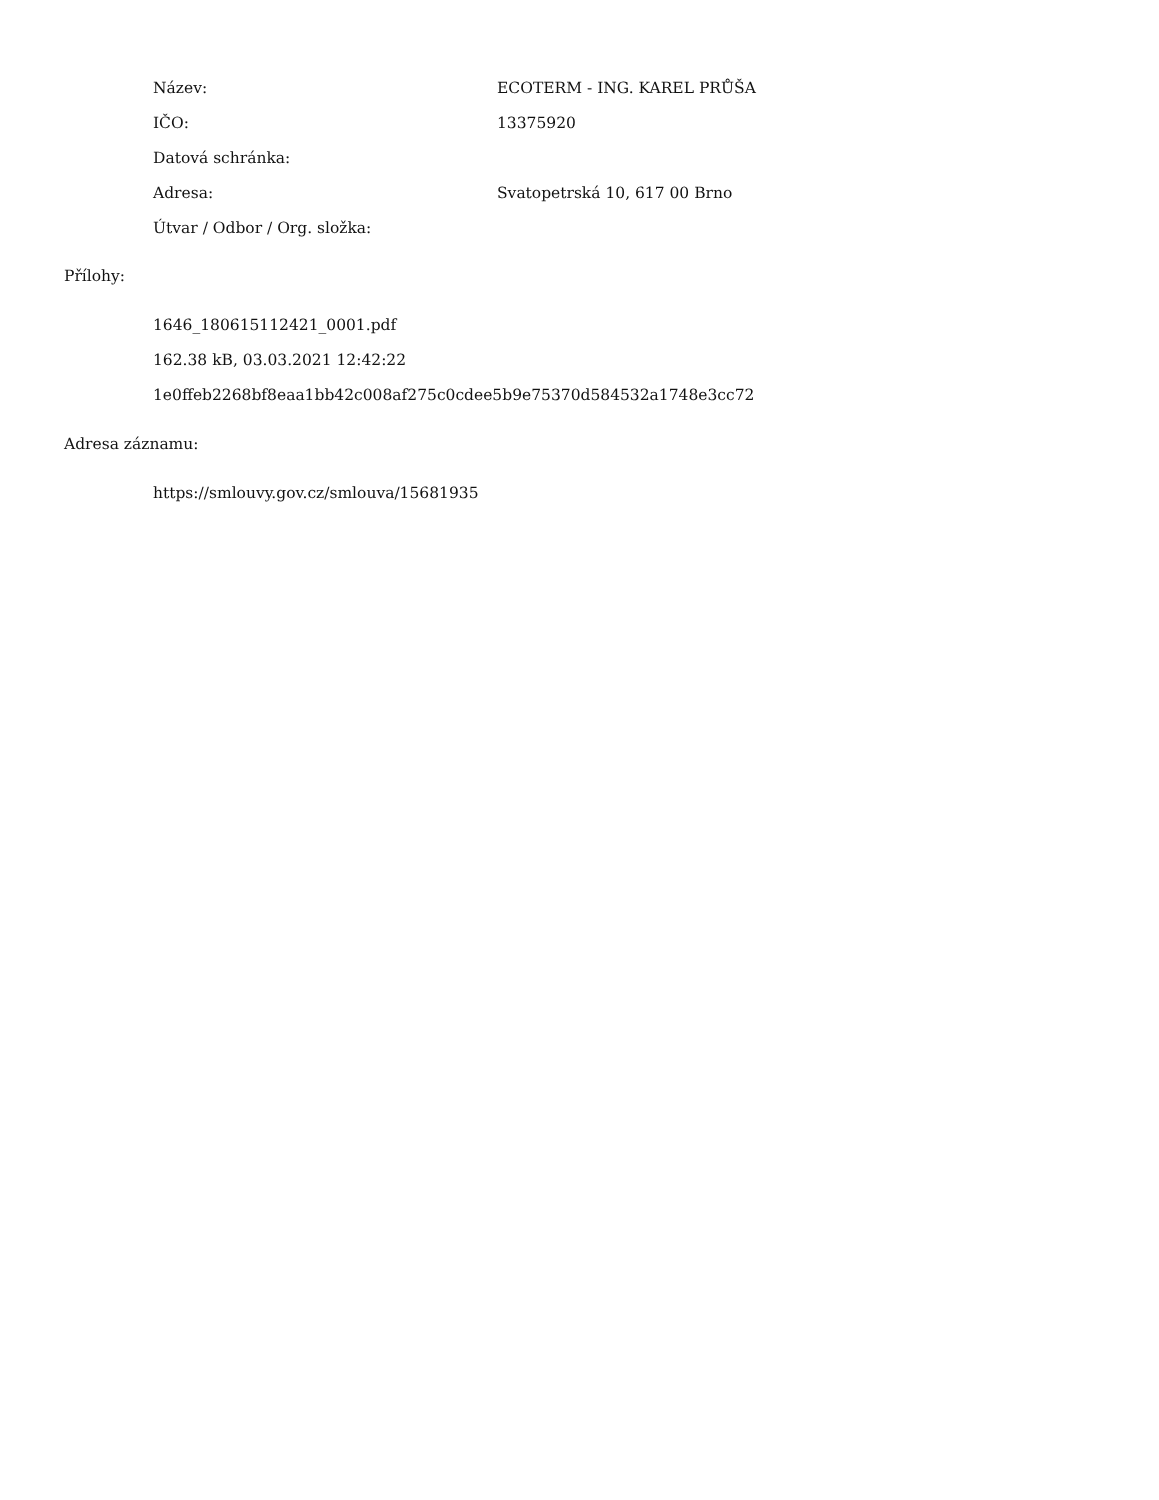| Název: | ECOTERM - ING. KAREL PRŮŠA |
| IČO: | 13375920 |
| Datová schránka: | |
| Adresa: | Svatopetrská 10, 617 00 Brno |
| Útvar / Odbor / Org. složka: | |
Přílohy:
1646_180615112421_0001.pdf
162.38 kB, 03.03.2021 12:42:22
1e0ffeb2268bf8eaa1bb42c008af275c0cdee5b9e75370d584532a1748e3cc72
Adresa záznamu:
https://smlouvy.gov.cz/smlouva/15681935